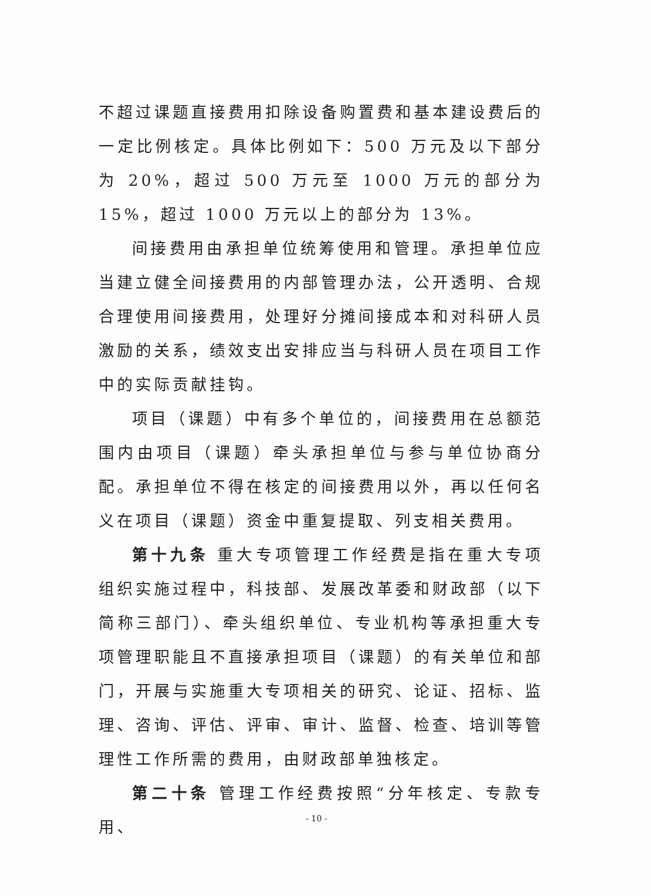不超过课题直接费用扣除设备购置费和基本建设费后的一定比例核定。具体比例如下：500 万元及以下部分为 20%，超过 500 万元至 1000 万元的部分为 15%，超过 1000 万元以上的部分为 13%。
间接费用由承担单位统筹使用和管理。承担单位应当建立健全间接费用的内部管理办法，公开透明、合规合理使用间接费用，处理好分摊间接成本和对科研人员激励的关系，绩效支出安排应当与科研人员在项目工作中的实际贡献挂钩。
项目（课题）中有多个单位的，间接费用在总额范围内由项目（课题）牵头承担单位与参与单位协商分配。承担单位不得在核定的间接费用以外，再以任何名义在项目（课题）资金中重复提取、列支相关费用。
第十九条 重大专项管理工作经费是指在重大专项组织实施过程中，科技部、发展改革委和财政部（以下简称三部门）、牵头组织单位、专业机构等承担重大专项管理职能且不直接承担项目（课题）的有关单位和部门，开展与实施重大专项相关的研究、论证、招标、监理、咨询、评估、评审、审计、监督、检查、培训等管理性工作所需的费用，由财政部单独核定。
第二十条 管理工作经费按照“分年核定、专款专用、
- 10 -